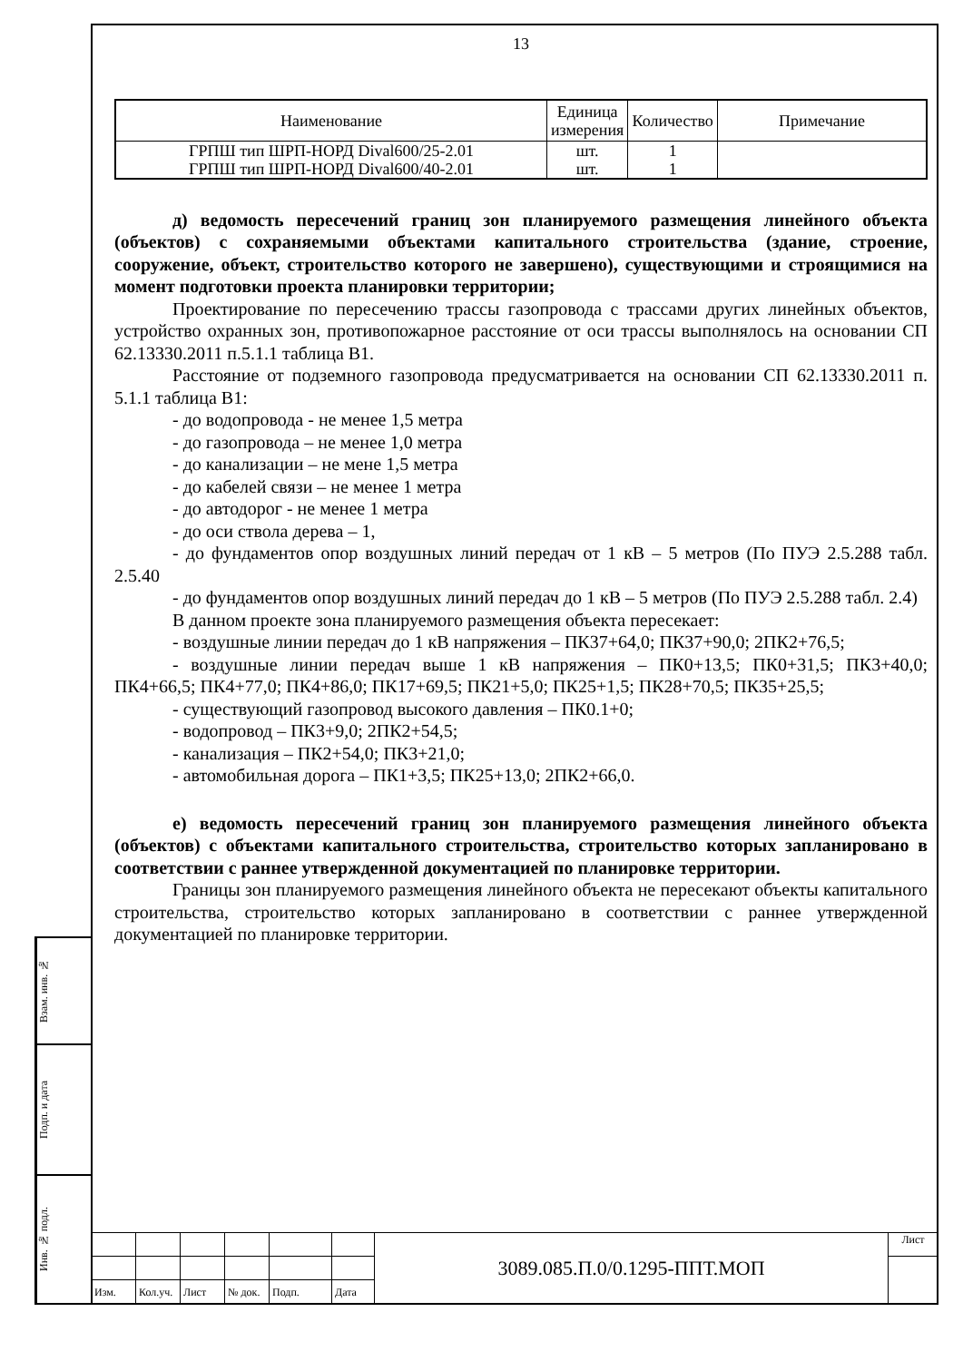13
| Наименование | Единица измерения | Количество | Примечание |
| --- | --- | --- | --- |
| ГРПШ тип ШРП-НОРД Dival600/25-2.01 | шт. | 1 | |
| ГРПШ тип ШРП-НОРД Dival600/40-2.01 | шт. | 1 | |
д) ведомость пересечений границ зон планируемого размещения линейного объекта (объектов) с сохраняемыми объектами капитального строительства (здание, строение, сооружение, объект, строительство которого не завершено), существующими и строящимися на момент подготовки проекта планировки территории;
Проектирование по пересечению трассы газопровода с трассами других линейных объектов, устройство охранных зон, противопожарное расстояние от оси трассы выполнялось на основании СП 62.13330.2011 п.5.1.1 таблица В1.
Расстояние от подземного газопровода предусматривается на основании СП 62.13330.2011 п. 5.1.1 таблица В1:
- до водопровода - не менее 1,5 метра
- до газопровода – не менее 1,0 метра
- до канализации – не мене 1,5 метра
- до кабелей связи – не менее 1 метра
- до автодорог - не менее 1 метра
- до оси ствола дерева – 1,
- до фундаментов опор воздушных линий передач от 1 кВ – 5 метров (По ПУЭ 2.5.288 табл. 2.5.40
- до фундаментов опор воздушных линий передач до 1 кВ – 5 метров (По ПУЭ 2.5.288 табл. 2.4)
В данном проекте зона планируемого размещения объекта пересекает:
- воздушные линии передач до 1 кВ напряжения – ПК37+64,0; ПК37+90,0; 2ПК2+76,5;
- воздушные линии передач выше 1 кВ напряжения – ПК0+13,5; ПК0+31,5; ПК3+40,0; ПК4+66,5; ПК4+77,0; ПК4+86,0; ПК17+69,5; ПК21+5,0; ПК25+1,5; ПК28+70,5; ПК35+25,5;
- существующий газопровод высокого давления – ПК0.1+0;
- водопровод – ПК3+9,0; 2ПК2+54,5;
- канализация – ПК2+54,0; ПК3+21,0;
- автомобильная дорога – ПК1+3,5; ПК25+13,0; 2ПК2+66,0.
е) ведомость пересечений границ зон планируемого размещения линейного объекта (объектов) с объектами капитального строительства, строительство которых запланировано в соответствии с раннее утвержденной документацией по планировке территории.
Границы зон планируемого размещения линейного объекта не пересекают объекты капитального строительства, строительство которых запланировано в соответствии с раннее утвержденной документацией по планировке территории.
Взам. инв. №
Подп. и дата
Инв. № подл.
| | | | | | | 3089.085.П.0/0.1295-ППТ.МОП | Лист |
| Изм. | Кол.уч. | Лист | № док. | Подп. | Дата | | |